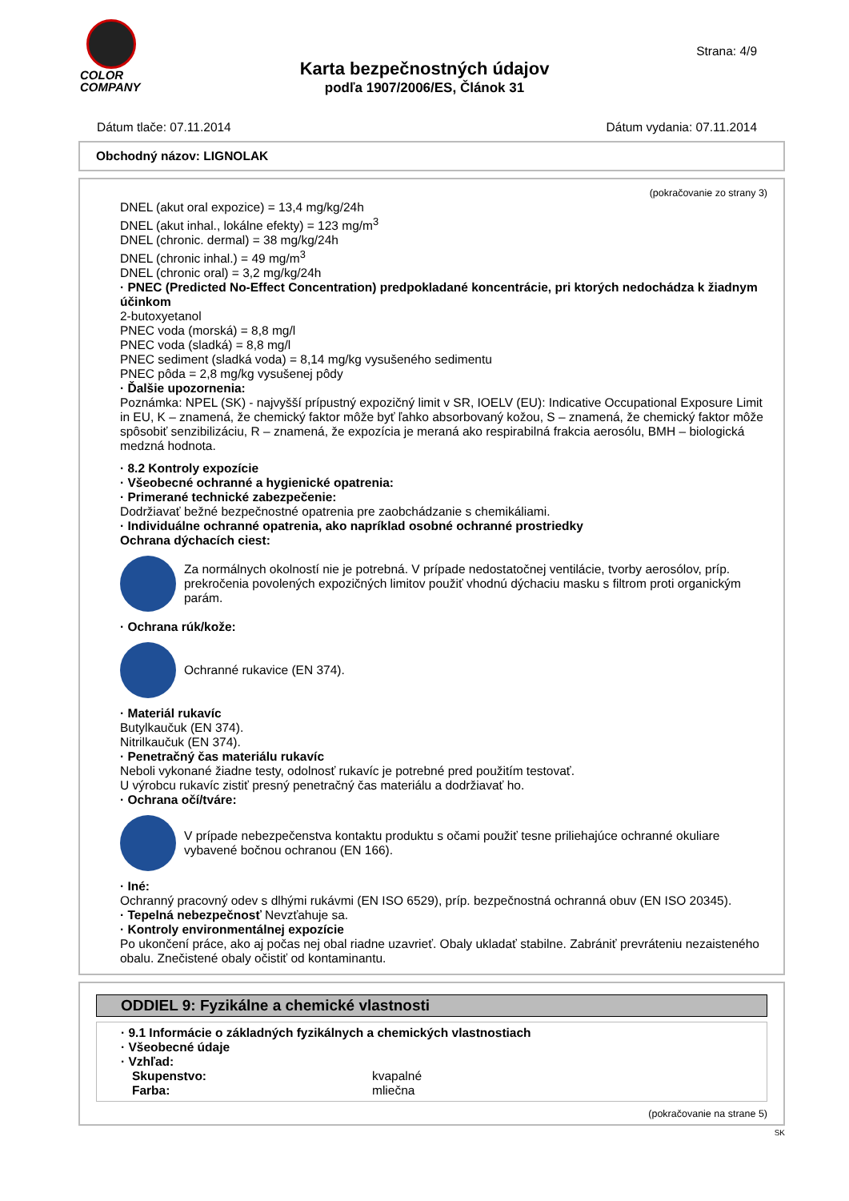COLOR
COMPANY
Strana: 4/9
Karta bezpečnostných údajov
podľa 1907/2006/ES, Článok 31
Dátum tlače: 07.11.2014 Dátum vydania: 07.11.2014
Obchodný názov: LIGNOLAK
(pokračovanie zo strany 3)
DNEL (akut oral expozice) = 13,4 mg/kg/24h
DNEL (akut inhal., lokálne efekty) = 123 mg/m<sup>3</sup>
DNEL (chronic. dermal) = 38 mg/kg/24h
DNEL (chronic inhal.) = 49 mg/m<sup>3</sup>
DNEL (chronic oral) = 3,2 mg/kg/24h
· PNEC (Predicted No-Effect Concentration) predpokladané koncentrácie, pri ktorých nedochádza k žiadnym účinkom
2-butoxyetanol
PNEC voda (morská) = 8,8 mg/l
PNEC voda (sladká) = 8,8 mg/l
PNEC sediment (sladká voda) = 8,14 mg/kg vysušeného sedimentu
PNEC pôda = 2,8 mg/kg vysušenej pôdy
· Ďalšie upozornenia:
Poznámka: NPEL (SK) - najvyšší prípustný expozičný limit v SR, IOELV (EU): Indicative Occupational Exposure Limit in EU, K – znamená, že chemický faktor môže byť ľahko absorbovaný kožou, S – znamená, že chemický faktor môže spôsobiť senzibilizáciu, R – znamená, že expozícia je meraná ako respirabilná frakcia aerosólu, BMH – biologická medzná hodnota.
· 8.2 Kontroly expozície
· Všeobecné ochranné a hygienické opatrenia:
· Primerané technické zabezpečenie:
Dodržiavať bežné bezpečnostné opatrenia pre zaobchádzanie s chemikáliami.
· Individuálne ochranné opatrenia, ako napríklad osobné ochranné prostriedky
Ochrana dýchacích ciest:
Za normálnych okolností nie je potrebná. V prípade nedostatočnej ventilácie, tvorby aerosólov, príp. prekročenia povolených expozičných limitov použiť vhodnú dýchaciu masku s filtrom proti organickým parám.
· Ochrana rúk/kože:
Ochranné rukavice (EN 374).
· Materiál rukavíc
Butylkaučuk (EN 374).
Nitrilkaučuk (EN 374).
· Penetračný čas materiálu rukavíc
Neboli vykonané žiadne testy, odolnosť rukavíc je potrebné pred použitím testovať.
U výrobcu rukavíc zistiť presný penetračný čas materiálu a dodržiavať ho.
· Ochrana očí/tváre:
V prípade nebezpečenstva kontaktu produktu s očami použiť tesne priliehajúce ochranné okuliare vybavené bočnou ochranou (EN 166).
· Iné:
Ochranný pracovný odev s dlhými rukávmi (EN ISO 6529), príp. bezpečnostná ochranná obuv (EN ISO 20345).
· Tepelná nebezpečnosť Nevzťahuje sa.
· Kontroly environmentálnej expozície
Po ukončení práce, ako aj počas nej obal riadne uzavrieť. Obaly ukladať stabilne. Zabrániť prevráteniu nezaisteného obalu. Znečistené obaly očistiť od kontaminantu.
ODDIEL 9: Fyzikálne a chemické vlastnosti
· 9.1 Informácie o základných fyzikálnych a chemických vlastnostiach
· Všeobecné údaje
· Vzhľad:
Skupenstvo: kvapalné
Farba: mliečna
(pokračovanie na strane 5)
SK